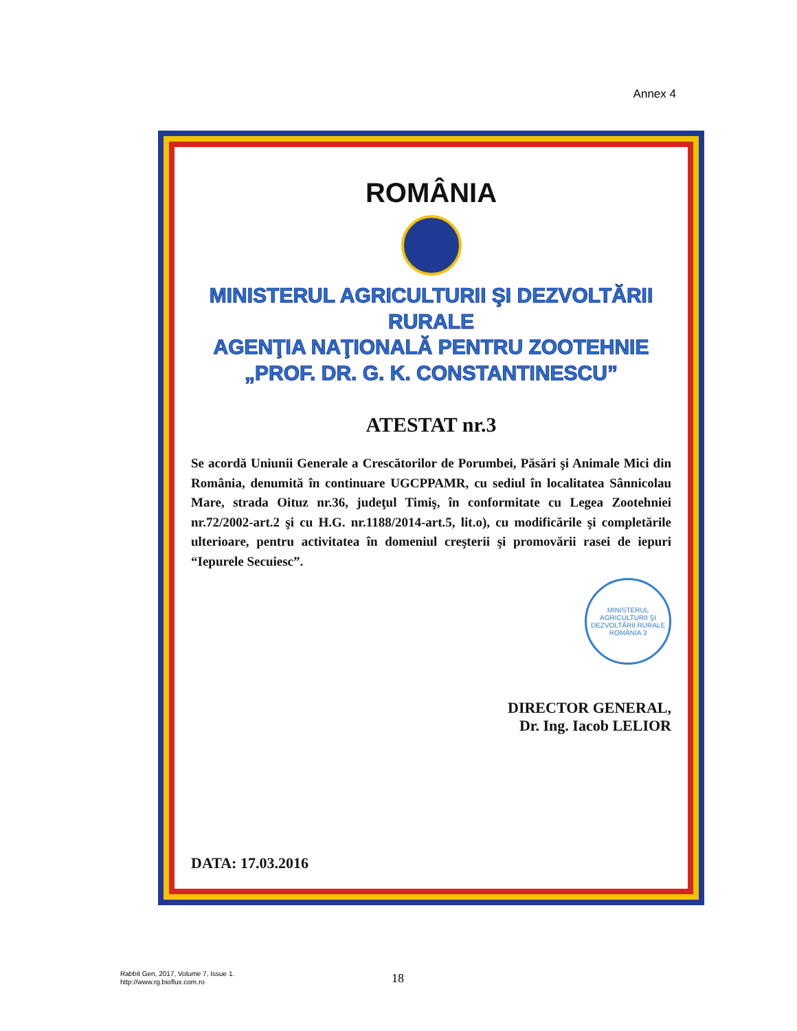Annex 4
ROMÂNIA
MINISTERUL AGRICULTURII ŞI DEZVOLTĂRII RURALE
AGENŢIA NAŢIONALĂ PENTRU ZOOTEHNIE
„PROF. DR. G. K. CONSTANTINESCU”
ATESTAT nr.3
Se acordă Uniunii Generale a Crescătorilor de Porumbei, Păsări şi Animale Mici din România, denumită în continuare UGCPPAMR, cu sediul în localitatea Sânnicolau Mare, strada Oituz nr.36, judeţul Timiş, în conformitate cu Legea Zootehniei nr.72/2002-art.2 şi cu H.G. nr.1188/2014-art.5, lit.o), cu modificările şi completările ulterioare, pentru activitatea în domeniul creşterii şi promovării rasei de iepuri “Iepurele Secuiesc”.
MINISTERUL AGRICULTURII ŞI DEZVOLTĂRII RURALE ROMÂNIA 3
DIRECTOR GENERAL,
Dr. Ing. Iacob LELIOR
DATA: 17.03.2016
Rabbit Gen, 2017, Volume 7, Issue 1.
http://www.rg.bioflux.com.ro
18